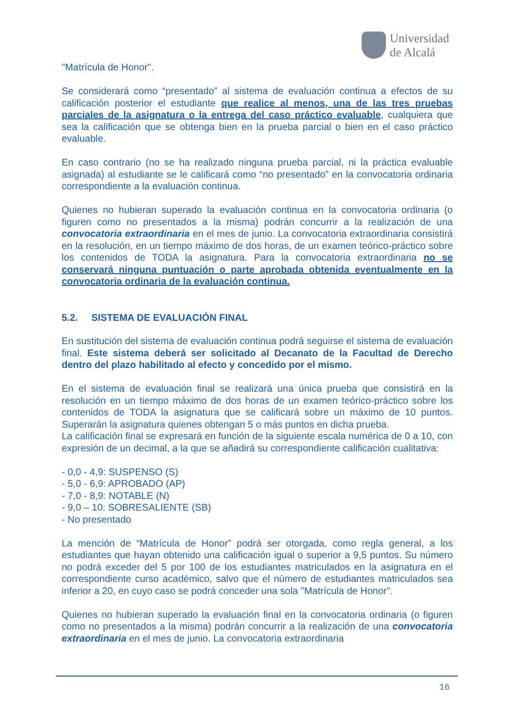Universidad
de Alcalá
"Matrícula de Honor".
Se considerará como “presentado” al sistema de evaluación continua a efectos de su calificación posterior el estudiante que realice al menos, una de las tres pruebas parciales de la asignatura o la entrega del caso práctico evaluable, cualquiera que sea la calificación que se obtenga bien en la prueba parcial o bien en el caso práctico evaluable.
En caso contrario (no se ha realizado ninguna prueba parcial, ni la práctica evaluable asignada) al estudiante se le calificará como “no presentado” en la convocatoria ordinaria correspondiente a la evaluación continua.
Quienes no hubieran superado la evaluación continua en la convocatoria ordinaria (o figuren como no presentados a la misma) podrán concurrir a la realización de una convocatoria extraordinaria en el mes de junio. La convocatoria extraordinaria consistirá en la resolución, en un tiempo máximo de dos horas, de un examen teórico-práctico sobre los contenidos de TODA la asignatura. Para la convocatoria extraordinaria no se conservará ninguna puntuación o parte aprobada obtenida eventualmente en la convocatoria ordinaria de la evaluación continua.
5.2. SISTEMA DE EVALUACIÓN FINAL
En sustitución del sistema de evaluación continua podrá seguirse el sistema de evaluación final. Este sistema deberá ser solicitado al Decanato de la Facultad de Derecho dentro del plazo habilitado al efecto y concedido por el mismo.
En el sistema de evaluación final se realizará una única prueba que consistirá en la resolución en un tiempo máximo de dos horas de un examen teórico-práctico sobre los contenidos de TODA la asignatura que se calificará sobre un máximo de 10 puntos. Superarán la asignatura quienes obtengan 5 o más puntos en dicha prueba.
La calificación final se expresará en función de la siguiente escala numérica de 0 a 10, con expresión de un decimal, a la que se añadirá su correspondiente calificación cualitativa:
- 0,0 - 4,9: SUSPENSO (S)
- 5,0 - 6,9: APROBADO (AP)
- 7,0 - 8,9: NOTABLE (N)
- 9,0 – 10: SOBRESALIENTE (SB)
- No presentado
La mención de “Matrícula de Honor” podrá ser otorgada, como regla general, a los estudiantes que hayan obtenido una calificación igual o superior a 9,5 puntos. Su número no podrá exceder del 5 por 100 de los estudiantes matriculados en la asignatura en el correspondiente curso académico, salvo que el número de estudiantes matriculados sea inferior a 20, en cuyo caso se podrá conceder una sola "Matrícula de Honor".
Quienes no hubieran superado la evaluación final en la convocatoria ordinaria (o figuren como no presentados a la misma) podrán concurrir a la realización de una convocatoria extraordinaria en el mes de junio. La convocatoria extraordinaria
16